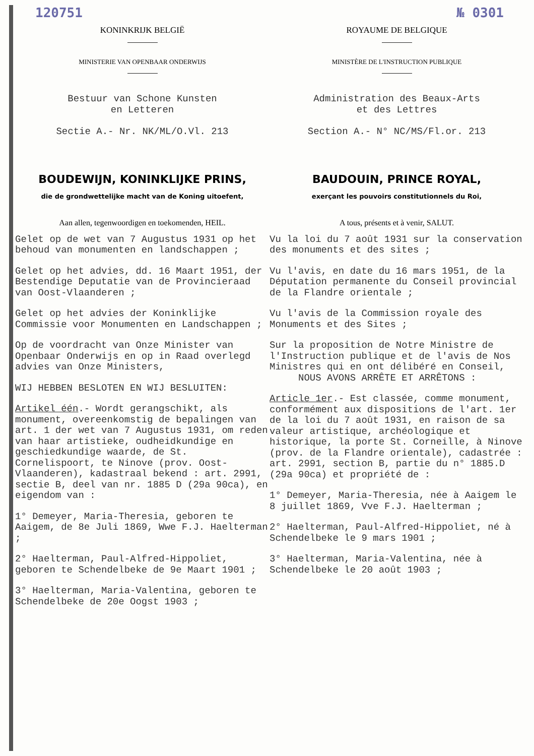120751 № 0301
KONINKRIJK BELGIË
MINISTERIE VAN OPENBAAR ONDERWIJS
Bestuur van Schone Kunsten
en Letteren
Sectie A.- Nr. NK/ML/O.Vl. 213
BOUDEWIJN, KONINKLIJKE PRINS,
die de grondwettelijke macht van de Koning uitoefent,
Aan allen, tegenwoordigen en toekomenden, HEIL.
Gelet op de wet van 7 Augustus 1931 op het behoud van monumenten en landschappen ;
Gelet op het advies, dd. 16 Maart 1951, der Bestendige Deputatie van de Provincieraad van Oost-Vlaanderen ;
Gelet op het advies der Koninklijke Commissie voor Monumenten en Landschappen ;
Op de voordracht van Onze Minister van Openbaar Onderwijs en op in Raad overlegd advies van Onze Ministers,
WIJ HEBBEN BESLOTEN EN WIJ BESLUITEN:
Artikel één.- Wordt gerangschikt, als monument, overeenkomstig de bepalingen van art. 1 der wet van 7 Augustus 1931, om reden van haar artistieke, oudheidkundige en geschiedkundige waarde, de St. Cornelispoort, te Ninove (prov. Oost-Vlaanderen), kadastraal bekend : art. 2991, sectie B, deel van nr. 1885 D (29a 90ca), en eigendom van :
1° Demeyer, Maria-Theresia, geboren te Aaigem, de 8e Juli 1869, Wwe F.J. Haelterman ;
2° Haelterman, Paul-Alfred-Hippoliet, geboren te Schendelbeke de 9e Maart 1901 ;
3° Haelterman, Maria-Valentina, geboren te Schendelbeke de 20e Oogst 1903 ;
ROYAUME DE BELGIQUE
MINISTÈRE DE L'INSTRUCTION PUBLIQUE
Administration des Beaux-Arts
et des Lettres
Section A.- N° NC/MS/Fl.or. 213
BAUDOUIN, PRINCE ROYAL,
exerçant les pouvoirs constitutionnels du Roi,
A tous, présents et à venir, SALUT.
Vu la loi du 7 août 1931 sur la conservation des monuments et des sites ;
Vu l'avis, en date du 16 mars 1951, de la Députation permanente du Conseil provincial de la Flandre orientale ;
Vu l'avis de la Commission royale des Monuments et des Sites ;
Sur la proposition de Notre Ministre de l'Instruction publique et de l'avis de Nos Ministres qui en ont délibéré en Conseil,
NOUS AVONS ARRÊTE ET ARRÊTONS :
Article 1er.- Est classée, comme monument, conformément aux dispositions de l'art. 1er de la loi du 7 août 1931, en raison de sa valeur artistique, archéologique et historique, la porte St. Corneille, à Ninove (prov. de la Flandre orientale), cadastrée : art. 2991, section B, partie du n° 1885.D (29a 90ca) et propriété de :
1° Demeyer, Maria-Theresia, née à Aaigem le 8 juillet 1869, Vve F.J. Haelterman ;
2° Haelterman, Paul-Alfred-Hippoliet, né à Schendelbeke le 9 mars 1901 ;
3° Haelterman, Maria-Valentina, née à Schendelbeke le 20 août 1903 ;